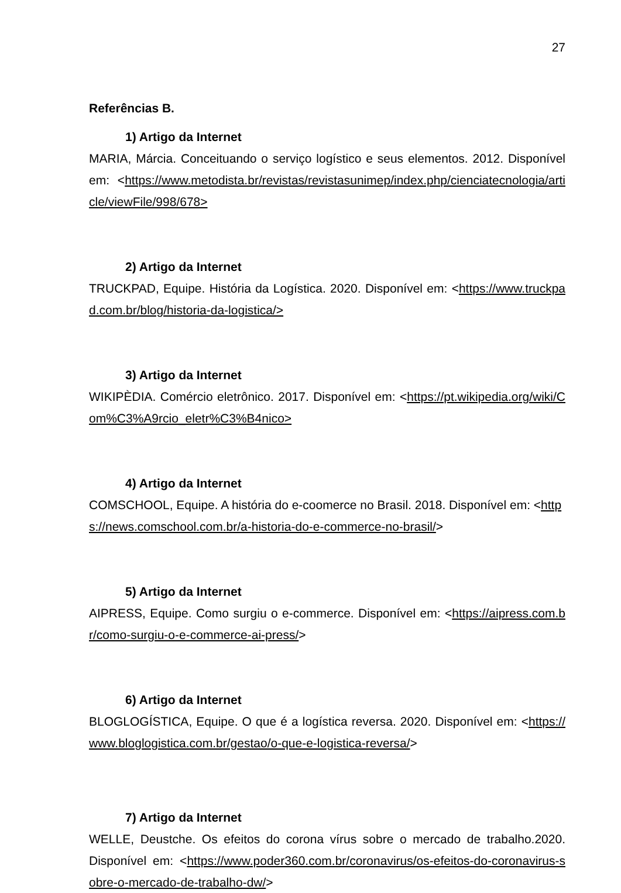27
Referências B.
1) Artigo da Internet
MARIA, Márcia. Conceituando o serviço logístico e seus elementos. 2012. Disponível em: <https://www.metodista.br/revistas/revistasunimep/index.php/cienciatecnologia/article/viewFile/998/678>
2) Artigo da Internet
TRUCKPAD, Equipe. História da Logística. 2020. Disponível em: <https://www.truckpad.com.br/blog/historia-da-logistica/>
3) Artigo da Internet
WIKIPÈDIA. Comércio eletrônico. 2017. Disponível em: <https://pt.wikipedia.org/wiki/Com%C3%A9rcio_eletr%C3%B4nico>
4) Artigo da Internet
COMSCHOOL, Equipe. A história do e-coomerce no Brasil. 2018. Disponível em: <https://news.comschool.com.br/a-historia-do-e-commerce-no-brasil/>
5) Artigo da Internet
AIPRESS, Equipe. Como surgiu o e-commerce. Disponível em: <https://aipress.com.br/como-surgiu-o-e-commerce-ai-press/>
6) Artigo da Internet
BLOGLOGÍSTICA, Equipe. O que é a logística reversa. 2020. Disponível em: <https://www.bloglogistica.com.br/gestao/o-que-e-logistica-reversa/>
7) Artigo da Internet
WELLE, Deustche. Os efeitos do corona vírus sobre o mercado de trabalho.2020. Disponível em: <https://www.poder360.com.br/coronavirus/os-efeitos-do-coronavirus-sobre-o-mercado-de-trabalho-dw/>